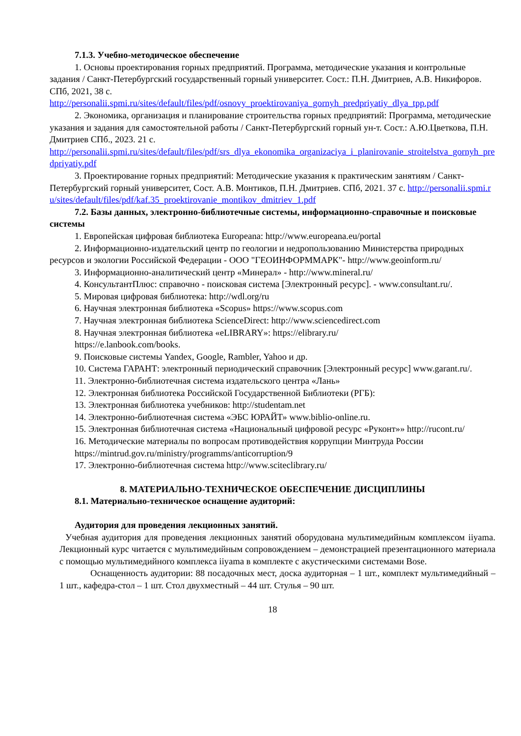7.1.3. Учебно-методическое обеспечение
1. Основы проектирования горных предприятий. Программа, методические указания и контрольные задания / Санкт-Петербургский государственный горный университет. Сост.: П.Н. Дмитриев, А.В. Никифоров. СПб, 2021, 38 с.
http://personalii.spmi.ru/sites/default/files/pdf/osnovy_proektirovaniya_gornyh_predpriyatiy_dlya_tpp.pdf
2. Экономика, организация и планирование строительства горных предприятий: Программа, методические указания и задания для самостоятельной работы / Санкт-Петербургский горный ун-т. Сост.: А.Ю.Цветкова, П.Н. Дмитриев СПб., 2023. 21 с.
http://personalii.spmi.ru/sites/default/files/pdf/srs_dlya_ekonomika_organizaciya_i_planirovanie_stroitelstva_gornyh_predpriyatiy.pdf
3. Проектирование горных предприятий: Методические указания к практическим занятиям / Санкт-Петербургский горный университет, Сост. А.В. Монтиков, П.Н. Дмитриев. СПб, 2021. 37 с. http://personalii.spmi.ru/sites/default/files/pdf/kaf.35_proektirovanie_montikov_dmitriev_1.pdf
7.2. Базы данных, электронно-библиотечные системы, информационно-справочные и поисковые системы
1. Европейская цифровая библиотека Europeana: http://www.europeana.eu/portal
2. Информационно-издательский центр по геологии и недропользованию Министерства природных ресурсов и экологии Российской Федерации - ООО "ГЕОИНФОРММАРК"- http://www.geoinform.ru/
3. Информационно-аналитический центр «Минерал» - http://www.mineral.ru/
4. КонсультантПлюс: справочно - поисковая система [Электронный ресурс]. - www.consultant.ru/.
5. Мировая цифровая библиотека: http://wdl.org/ru
6. Научная электронная библиотека «Scopus» https://www.scopus.com
7. Научная электронная библиотека ScienceDirect: http://www.sciencedirect.com
8. Научная электронная библиотека «eLIBRARY»: https://elibrary.ru/
https://e.lanbook.com/books.
9. Поисковые системы Yandex, Google, Rambler, Yahoo и др.
10. Система ГАРАНТ: электронный периодический справочник [Электронный ресурс] www.garant.ru/.
11. Электронно-библиотечная система издательского центра «Лань»
12. Электронная библиотека Российской Государственной Библиотеки (РГБ):
13. Электронная библиотека учебников: http://studentam.net
14. Электронно-библиотечная система «ЭБС ЮРАЙТ» www.biblio-online.ru.
15. Электронная библиотечная система «Национальный цифровой ресурс «Руконт»» http://rucont.ru/
16. Методические материалы по вопросам противодействия коррупции Минтруда России https://mintrud.gov.ru/ministry/programms/anticorruption/9
17. Электронно-библиотечная система http://www.sciteclibrary.ru/
8. МАТЕРИАЛЬНО-ТЕХНИЧЕСКОЕ ОБЕСПЕЧЕНИЕ ДИСЦИПЛИНЫ
8.1. Материально-техническое оснащение аудиторий:
Аудитория для проведения лекционных занятий.
Учебная аудитория для проведения лекционных занятий оборудована мультимедийным комплексом iiyama. Лекционный курс читается с мультимедийным сопровождением – демонстрацией презентационного материала с помощью мультимедийного комплекса iiyama в комплекте с акустическими системами Bose.
Оснащенность аудитории: 88 посадочных мест, доска аудиторная – 1 шт., комплект мультимедийный – 1 шт., кафедра-стол – 1 шт. Стол двухместный – 44 шт. Стулья – 90 шт.
18